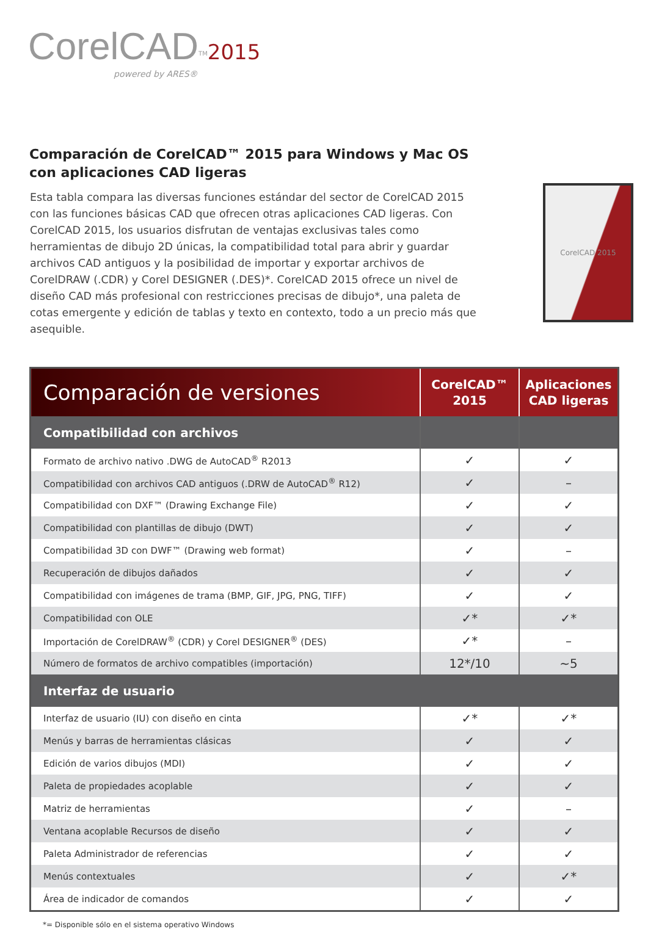CorelCAD<sup>TM</sup>2015
powered by ARES®
Comparación de CorelCAD™ 2015 para Windows y Mac OS con aplicaciones CAD ligeras
Esta tabla compara las diversas funciones estándar del sector de CorelCAD 2015 con las funciones básicas CAD que ofrecen otras aplicaciones CAD ligeras. Con CorelCAD 2015, los usuarios disfrutan de ventajas exclusivas tales como herramientas de dibujo 2D únicas, la compatibilidad total para abrir y guardar archivos CAD antiguos y la posibilidad de importar y exportar archivos de CorelDRAW (.CDR) y Corel DESIGNER (.DES)*. CorelCAD 2015 ofrece un nivel de diseño CAD más profesional con restricciones precisas de dibujo*, una paleta de cotas emergente y edición de tablas y texto en contexto, todo a un precio más que asequible.
CorelCAD 2015
| Comparación de versiones | CorelCAD™ 2015 | Aplicaciones CAD ligeras |
| --- | --- | --- |
| Compatibilidad con archivos | | |
| Formato de archivo nativo .DWG de AutoCAD<sup>®</sup> R2013 | ✓ | ✓ |
| Compatibilidad con archivos CAD antiguos (.DRW de AutoCAD<sup>®</sup> R12) | ✓ | – |
| Compatibilidad con DXF™ (Drawing Exchange File) | ✓ | ✓ |
| Compatibilidad con plantillas de dibujo (DWT) | ✓ | ✓ |
| Compatibilidad 3D con DWF™ (Drawing web format) | ✓ | – |
| Recuperación de dibujos dañados | ✓ | ✓ |
| Compatibilidad con imágenes de trama (BMP, GIF, JPG, PNG, TIFF) | ✓ | ✓ |
| Compatibilidad con OLE | ✓* | ✓* |
| Importación de CorelDRAW<sup>®</sup> (CDR) y Corel DESIGNER<sup>®</sup> (DES) | ✓* | – |
| Número de formatos de archivo compatibles (importación) | 12*/10 | ~5 |
| Interfaz de usuario | | |
| Interfaz de usuario (IU) con diseño en cinta | ✓* | ✓* |
| Menús y barras de herramientas clásicas | ✓ | ✓ |
| Edición de varios dibujos (MDI) | ✓ | ✓ |
| Paleta de propiedades acoplable | ✓ | ✓ |
| Matriz de herramientas | ✓ | – |
| Ventana acoplable Recursos de diseño | ✓ | ✓ |
| Paleta Administrador de referencias | ✓ | ✓ |
| Menús contextuales | ✓ | ✓* |
| Área de indicador de comandos | ✓ | ✓ |
*= Disponible sólo en el sistema operativo Windows